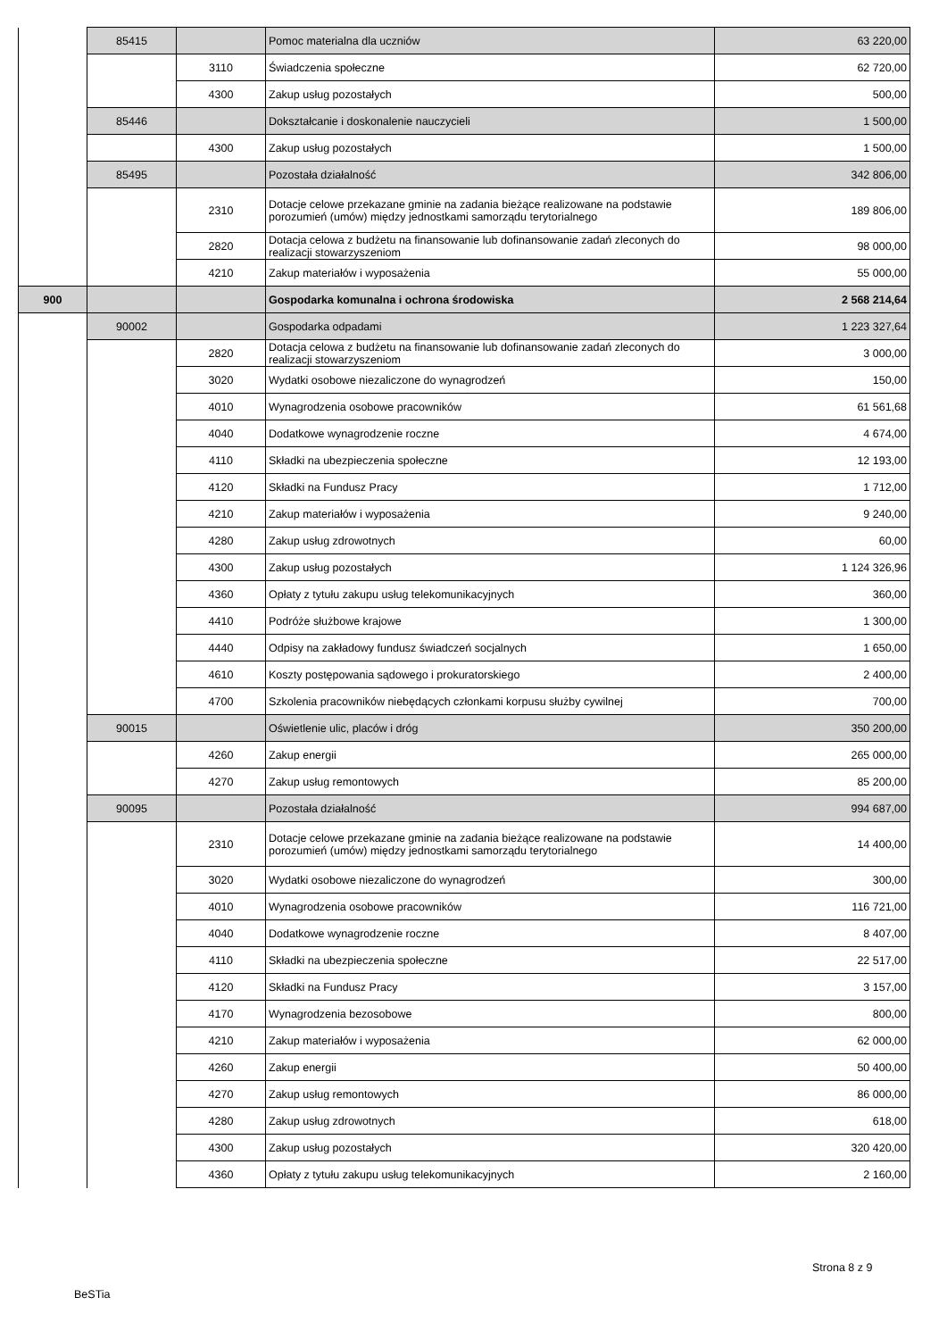| | 85415 | | Pomoc materialna dla uczniów | 63 220,00 |
| | | 3110 | Świadczenia społeczne | 62 720,00 |
| | | 4300 | Zakup usług pozostałych | 500,00 |
| | 85446 | | Dokształcanie i doskonalenie nauczycieli | 1 500,00 |
| | | 4300 | Zakup usług pozostałych | 1 500,00 |
| | 85495 | | Pozostała działalność | 342 806,00 |
| | | 2310 | Dotacje celowe przekazane gminie na zadania bieżące realizowane na podstawie porozumień (umów) między jednostkami samorządu terytorialnego | 189 806,00 |
| | | 2820 | Dotacja celowa z budżetu na finansowanie lub dofinansowanie zadań zleconych do realizacji stowarzyszeniom | 98 000,00 |
| | | 4210 | Zakup materiałów i wyposażenia | 55 000,00 |
| 900 | | | Gospodarka komunalna i ochrona środowiska | 2 568 214,64 |
| | 90002 | | Gospodarka odpadami | 1 223 327,64 |
| | | 2820 | Dotacja celowa z budżetu na finansowanie lub dofinansowanie zadań zleconych do realizacji stowarzyszeniom | 3 000,00 |
| | | 3020 | Wydatki osobowe niezaliczone do wynagrodzeń | 150,00 |
| | | 4010 | Wynagrodzenia osobowe pracowników | 61 561,68 |
| | | 4040 | Dodatkowe wynagrodzenie roczne | 4 674,00 |
| | | 4110 | Składki na ubezpieczenia społeczne | 12 193,00 |
| | | 4120 | Składki na Fundusz Pracy | 1 712,00 |
| | | 4210 | Zakup materiałów i wyposażenia | 9 240,00 |
| | | 4280 | Zakup usług zdrowotnych | 60,00 |
| | | 4300 | Zakup usług pozostałych | 1 124 326,96 |
| | | 4360 | Opłaty z tytułu zakupu usług telekomunikacyjnych | 360,00 |
| | | 4410 | Podróże służbowe krajowe | 1 300,00 |
| | | 4440 | Odpisy na zakładowy fundusz świadczeń socjalnych | 1 650,00 |
| | | 4610 | Koszty postępowania sądowego i prokuratorskiego | 2 400,00 |
| | | 4700 | Szkolenia pracowników niebędących członkami korpusu służby cywilnej | 700,00 |
| | 90015 | | Oświetlenie ulic, placów i dróg | 350 200,00 |
| | | 4260 | Zakup energii | 265 000,00 |
| | | 4270 | Zakup usług remontowych | 85 200,00 |
| | 90095 | | Pozostała działalność | 994 687,00 |
| | | 2310 | Dotacje celowe przekazane gminie na zadania bieżące realizowane na podstawie porozumień (umów) między jednostkami samorządu terytorialnego | 14 400,00 |
| | | 3020 | Wydatki osobowe niezaliczone do wynagrodzeń | 300,00 |
| | | 4010 | Wynagrodzenia osobowe pracowników | 116 721,00 |
| | | 4040 | Dodatkowe wynagrodzenie roczne | 8 407,00 |
| | | 4110 | Składki na ubezpieczenia społeczne | 22 517,00 |
| | | 4120 | Składki na Fundusz Pracy | 3 157,00 |
| | | 4170 | Wynagrodzenia bezosobowe | 800,00 |
| | | 4210 | Zakup materiałów i wyposażenia | 62 000,00 |
| | | 4260 | Zakup energii | 50 400,00 |
| | | 4270 | Zakup usług remontowych | 86 000,00 |
| | | 4280 | Zakup usług zdrowotnych | 618,00 |
| | | 4300 | Zakup usług pozostałych | 320 420,00 |
| | | 4360 | Opłaty z tytułu zakupu usług telekomunikacyjnych | 2 160,00 |
Strona 8 z 9
BeSTia